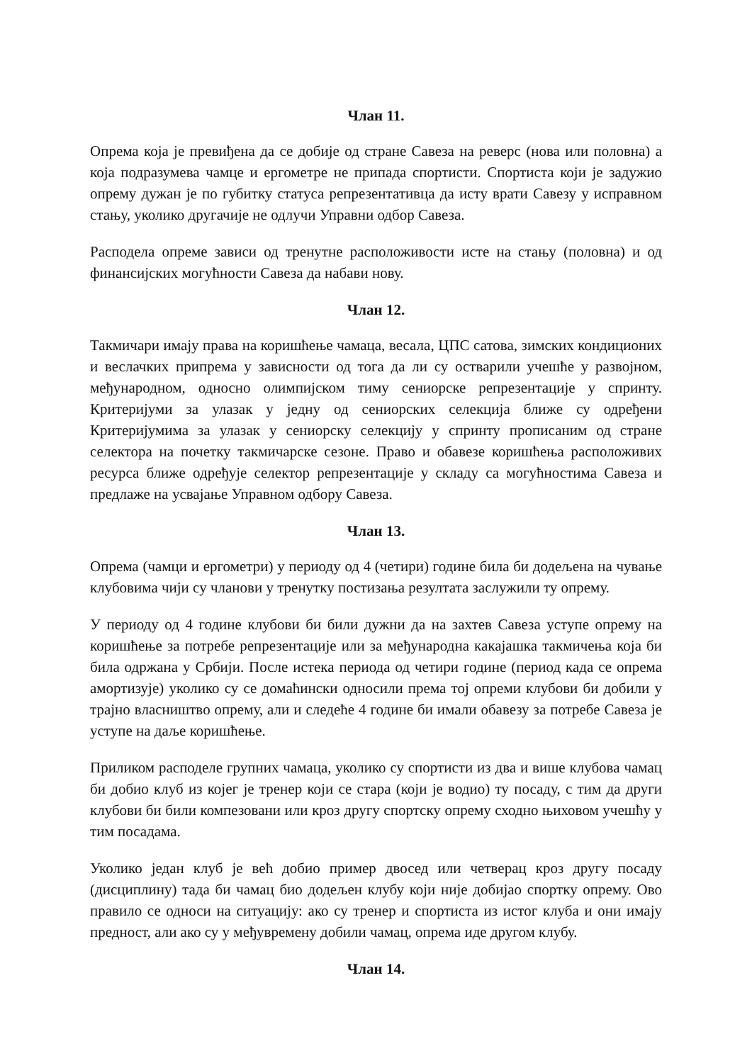Члан 11.
Опрема која је превиђена да се добије од стране Савеза на реверс (нова или половна) а која подразумева чамце и ергометре не припада спортисти. Спортиста који је задужио опрему дужан је по губитку статуса репрезентативца да исту врати Савезу у исправном стању, уколико другачије не одлучи Управни одбор Савеза.
Расподела опреме зависи од тренутне расположивости исте на стању (половна) и од финансијских могућности Савеза да набави нову.
Члан 12.
Такмичари имају права на коришћење чамаца, весала, ЦПС сатова, зимских кондиционих и веслачких припрема у зависности од тога да ли су остварили учешће у развојном, међународном, односно олимпијском тиму сениорске репрезентације у спринту. Критеријуми за улазак у једну од сениорских селекција ближе су одређени Критеријумима за улазак у сениорску селекцију у спринту прописаним од стране селектора на почетку такмичарске сезоне. Право и обавезе коришћења расположивих ресурса ближе одређује селектор репрезентације у складу са могућностима Савеза и предлаже на усвајање Управном одбору Савеза.
Члан 13.
Опрема (чамци и ергометри) у периоду од 4 (четири) године била би додељена на чување клубовима чији су чланови у тренутку постизања резултата заслужили ту опрему.
У периоду од 4 године клубови би били дужни да на захтев Савеза уступе опрему на коришћење за потребе репрезентације или за међународна какајашка такмичења која би била одржана у Србији. После истека периода од четири године (период када се опрема амортизује) уколико су се домаћински односили према тој опреми клубови би добили у трајно власништво опрему, али и следеће 4 године би имали обавезу за потребе Савеза је уступе на даље коришћење.
Приликом расподеле групних чамаца, уколико су спортисти из два и више клубова чамац би добио клуб из којег је тренер који се стара (који је водио) ту посаду, с тим да други клубови би били компезовани или кроз другу спортску опрему сходно њиховом учешћу у тим посадама.
Уколико један клуб је већ добио пример двосед или четверац кроз другу посаду (дисциплину) тада би чамац био додељен клубу који није добијао спортку опрему. Ово правило се односи на ситуацију: ако су тренер и спортиста из истог клуба и они имају предност, али ако су у међувремену добили чамац, опрема иде другом клубу.
Члан 14.